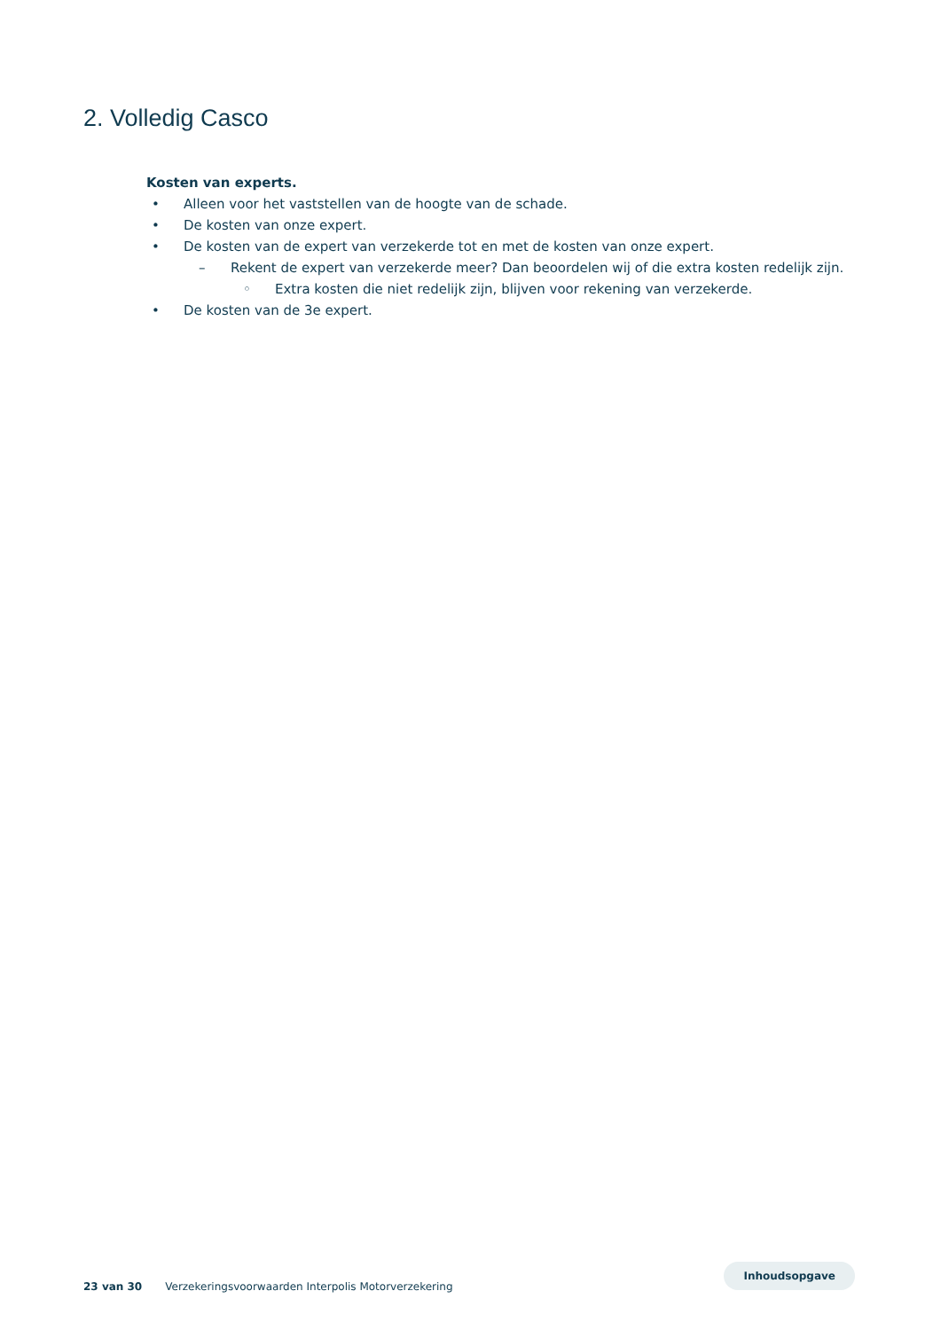2. Volledig Casco
Kosten van experts.
• Alleen voor het vaststellen van de hoogte van de schade.
• De kosten van onze expert.
• De kosten van de expert van verzekerde tot en met de kosten van onze expert.
– Rekent de expert van verzekerde meer? Dan beoordelen wij of die extra kosten redelijk zijn.
◦ Extra kosten die niet redelijk zijn, blijven voor rekening van verzekerde.
• De kosten van de 3e expert.
23 van 30 Verzekeringsvoorwaarden Interpolis Motorverzekering Inhoudsopgave